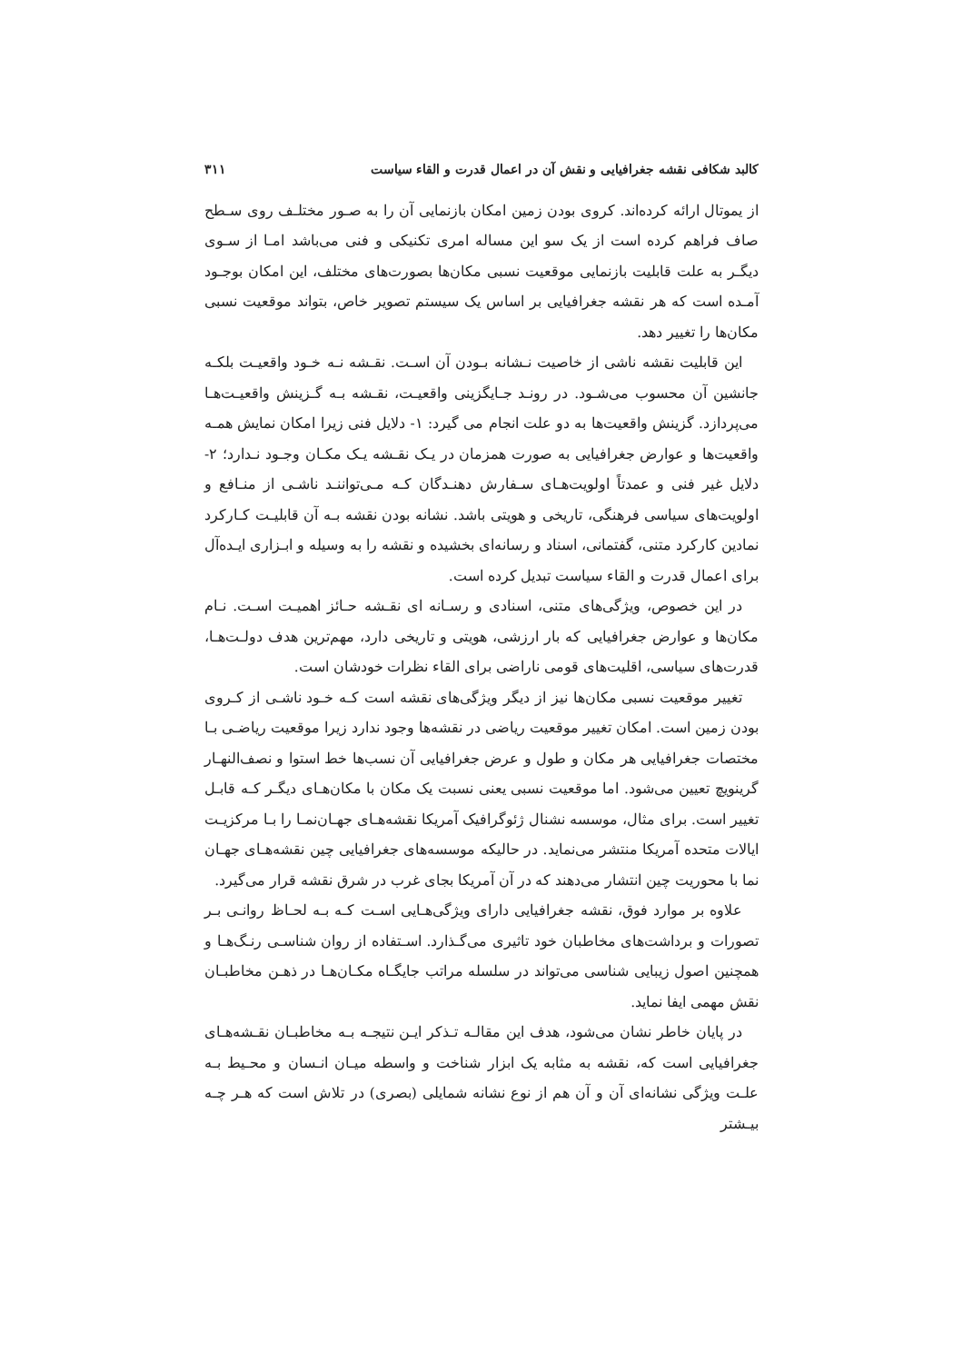کالبد شکافی نقشه جغرافیایی و نقش آن در اعمال قدرت و القاء سیاست ۳۱۱
از یموتال ارائه کرده‌اند. کروی بودن زمین امکان بازنمایی آن را به صـور مختلـف روی سـطح صاف فراهم کرده است از یک سو این مساله امری تکنیکی و فنی می‌باشد امـا از سـوی دیگـر به علت قابلیت بازنمایی موقعیت نسبی مکان‌ها بصورت‌های مختلف، این امکان بوجـود آمـده است که هر نقشه جغرافیایی بر اساس یک سیستم تصویر خاص، بتواند موقعیت نسبی مکان‌ها را تغییر دهد.
این قابلیت نقشه ناشی از خاصیت نـشانه بـودن آن اسـت. نقـشه نـه خـود واقعیـت بلکـه جانشین آن محسوب می‌شـود. در رونـد جـایگزینی واقعیـت، نقـشه بـه گـزینش واقعیـت‌هـا می‌پردازد. گزینش واقعیت‌ها به دو علت انجام می گیرد: ۱- دلایل فنی زیرا امکان نمایش همـه واقعیت‌ها و عوارض جغرافیایی به صورت همزمان در یـک نقـشه یـک مکـان وجـود نـدارد؛ ۲- دلایل غیر فنی و عمدتاً اولویت‌هـای سـفارش دهنـدگان کـه مـی‌تواننـد ناشـی از منـافع و اولویت‌های سیاسی فرهنگی، تاریخی و هویتی باشد. نشانه بودن نقشه بـه آن قابلیـت کـارکرد نمادین کارکرد متنی، گفتمانی، اسناد و رسانه‌ای بخشیده و نقشه را به وسیله و ابـزاری ایـده‌آل برای اعمال قدرت و القاء سیاست تبدیل کرده است.
در این خصوص، ویژگی‌های متنی، اسنادی و رسـانه ای نقـشه حـائز اهمیـت اسـت. نـام مکان‌ها و عوارض جغرافیایی که بار ارزشی، هویتی و تاریخی دارد، مهم‌ترین هدف دولـت‌هـا، قدرت‌های سیاسی، اقلیت‌های قومی ناراضی برای القاء نظرات خودشان است.
تغییر موقعیت نسبی مکان‌ها نیز از دیگر ویژگی‌های نقشه است کـه خـود ناشـی از کـروی بودن زمین است. امکان تغییر موقعیت ریاضی در نقشه‌ها وجود ندارد زیرا موقعیت ریاضـی بـا مختصات جغرافیایی هر مکان و طول و عرض جغرافیایی آن نسب‌ها خط استوا و نصف‌النهـار گرینویچ تعیین می‌شود. اما موقعیت نسبی یعنی نسبت یک مکان با مکان‌هـای دیگـر کـه قابـل تغییر است. برای مثال، موسسه نشنال ژئوگرافیک آمریکا نقشه‌هـای جهـان‌نمـا را بـا مرکزیـت ایالات متحده آمریکا منتشر می‌نماید. در حالیکه موسسه‌های جغرافیایی چین نقشه‌هـای جهـان نما با محوریت چین انتشار می‌دهند که در آن آمریکا بجای غرب در شرق نقشه قرار می‌گیرد.
علاوه بر موارد فوق، نقشه جغرافیایی دارای ویژگی‌هـایی اسـت کـه بـه لحـاظ روانـی بـر تصورات و برداشت‌های مخاطبان خود تاثیری می‌گـذارد. اسـتفاده از روان شناسـی رنـگ‌هـا و همچنین اصول زیبایی شناسی می‌تواند در سلسله مراتب جایگـاه مکـان‌هـا در ذهـن مخاطبـان نقش مهمی ایفا نماید.
در پایان خاطر نشان می‌شود، هدف این مقالـه تـذکر ایـن نتیجـه بـه مخاطبـان نقـشه‌هـای جغرافیایی است که، نقشه به مثابه یک ابزار شناخت و واسطه میـان انـسان و محـیط بـه علـت ویژگی نشانه‌ای آن و آن هم از نوع نشانه شمایلی (بصری) در تلاش است که هـر چـه بیـشتر